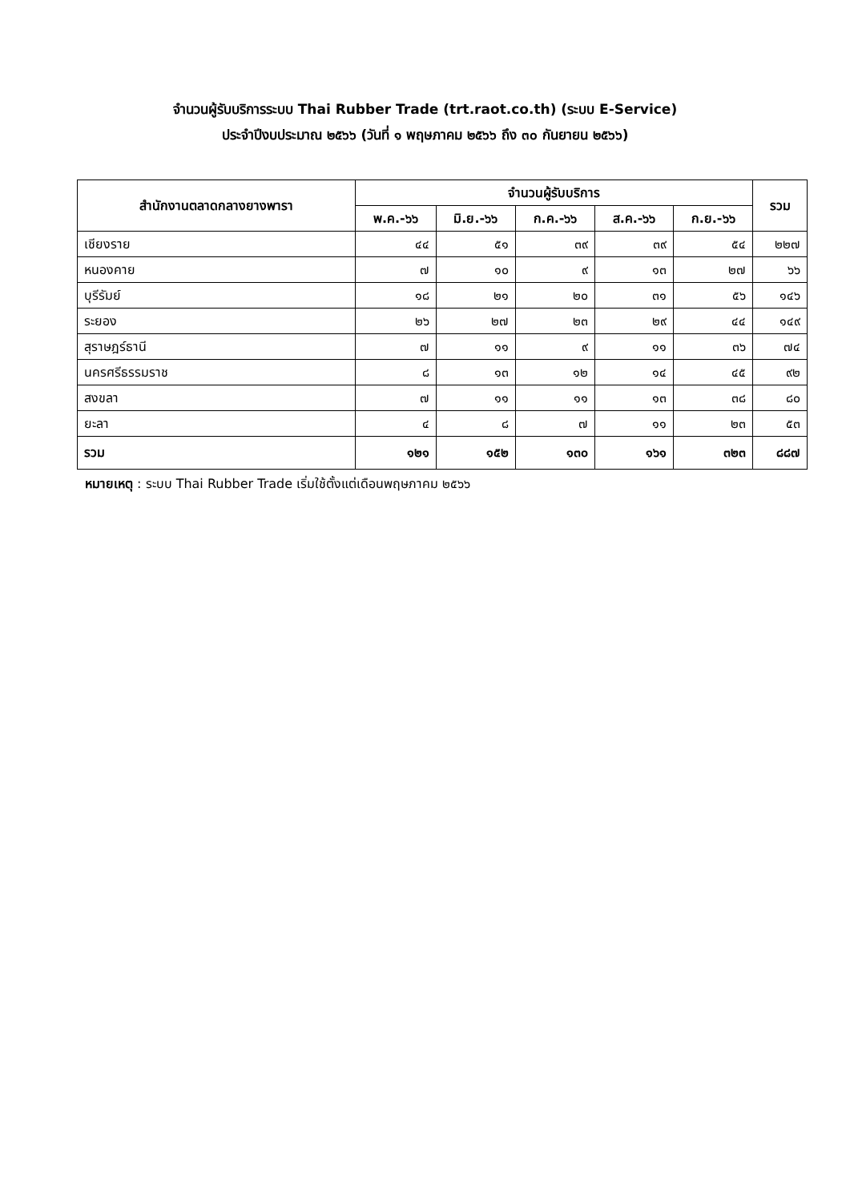จำนวนผู้รับบริการระบบ Thai Rubber Trade (trt.raot.co.th) (ระบบ E-Service)
ประจำปีงบประมาณ ๒๕๖๖ (วันที่ ๑ พฤษภาคม ๒๕๖๖ ถึง ๓๐ กันยายน ๒๕๖๖)
| สำนักงานตลาดกลางยางพารา | จำนวนผู้รับบริการ | | | | | รวม |
| --- | --- | --- | --- | --- | --- | --- |
| | พ.ค.-๖๖ | มิ.ย.-๖๖ | ก.ค.-๖๖ | ส.ค.-๖๖ | ก.ย.-๖๖ | |
| เชียงราย | ๔๔ | ๕๑ | ๓๙ | ๓๙ | ๕๔ | ๒๒๗ |
| หนองคาย | ๗ | ๑๐ | ๙ | ๑๓ | ๒๗ | ๖๖ |
| บุรีรัมย์ | ๑๘ | ๒๑ | ๒๐ | ๓๑ | ๕๖ | ๑๔๖ |
| ระยอง | ๒๖ | ๒๗ | ๒๓ | ๒๙ | ๔๔ | ๑๔๙ |
| สุราษฎร์ธานี | ๗ | ๑๑ | ๙ | ๑๑ | ๓๖ | ๗๔ |
| นครศรีธรรมราช | ๘ | ๑๓ | ๑๒ | ๑๔ | ๔๕ | ๙๒ |
| สงขลา | ๗ | ๑๑ | ๑๑ | ๑๓ | ๓๘ | ๘๐ |
| ยะลา | ๔ | ๘ | ๗ | ๑๑ | ๒๓ | ๕๓ |
| รวม | ๑๒๑ | ๑๕๒ | ๑๓๐ | ๑๖๑ | ๓๒๓ | ๘๘๗ |
หมายเหตุ : ระบบ Thai Rubber Trade เริ่มใช้ตั้งแต่เดือนพฤษภาคม ๒๕๖๖